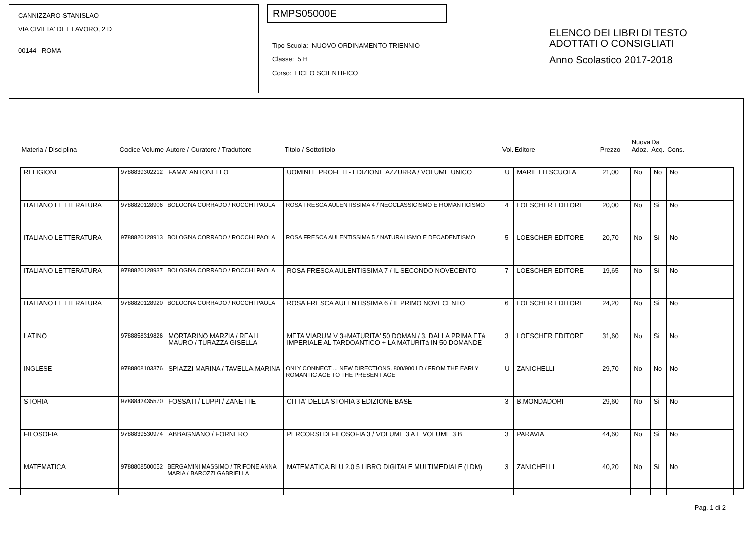CANNIZZARO STANISLAO
VIA CIVILTA' DEL LAVORO, 2 D
00144 ROMA
RMPS05000E
Tipo Scuola: NUOVO ORDINAMENTO TRIENNIO
Classe: 5 H
Corso: LICEO SCIENTIFICO
ELENCO DEI LIBRI DI TESTO
ADOTTATI O CONSIGLIATI
Anno Scolastico 2017-2018
| Materia / Disciplina | Codice Volume | Autore / Curatore / Traduttore | Titolo / Sottotitolo | Vol. | Editore | Prezzo | Nuova Adoz. | Da Acq. | Cons. |
| --- | --- | --- | --- | --- | --- | --- | --- | --- | --- |
| RELIGIONE | 9788839302212 | FAMA' ANTONELLO | UOMINI E PROFETI - EDIZIONE AZZURRA / VOLUME UNICO | U | MARIETTI SCUOLA | 21,00 | No | No | No |
| ITALIANO LETTERATURA | 9788820128906 | BOLOGNA CORRADO / ROCCHI PAOLA | ROSA FRESCA AULENTISSIMA 4 / NEOCLASSICISMO E ROMANTICISMO | 4 | LOESCHER EDITORE | 20,00 | No | Si | No |
| ITALIANO LETTERATURA | 9788820128913 | BOLOGNA CORRADO / ROCCHI PAOLA | ROSA FRESCA AULENTISSIMA 5 / NATURALISMO E DECADENTISMO | 5 | LOESCHER EDITORE | 20,70 | No | Si | No |
| ITALIANO LETTERATURA | 9788820128937 | BOLOGNA CORRADO / ROCCHI PAOLA | ROSA FRESCA AULENTISSIMA 7 / IL SECONDO NOVECENTO | 7 | LOESCHER EDITORE | 19,65 | No | Si | No |
| ITALIANO LETTERATURA | 9788820128920 | BOLOGNA CORRADO / ROCCHI PAOLA | ROSA FRESCA AULENTISSIMA 6 / IL PRIMO NOVECENTO | 6 | LOESCHER EDITORE | 24,20 | No | Si | No |
| LATINO | 9788858319826 | MORTARINO MARZIA / REALI MAURO / TURAZZA GISELLA | META VIARUM V 3+MATURITA' 50 DOMAN / 3. DALLA PRIMA ETà IMPERIALE AL TARDOANTICO + LA MATURITà IN 50 DOMANDE | 3 | LOESCHER EDITORE | 31,60 | No | Si | No |
| INGLESE | 9788808103376 | SPIAZZI MARINA / TAVELLA MARINA | ONLY CONNECT ... NEW DIRECTIONS. 800/900 LD / FROM THE EARLY ROMANTIC AGE TO THE PRESENT AGE | U | ZANICHELLI | 29,70 | No | No | No |
| STORIA | 9788842435570 | FOSSATI / LUPPI / ZANETTE | CITTA' DELLA STORIA 3 EDIZIONE BASE | 3 | B.MONDADORI | 29,60 | No | Si | No |
| FILOSOFIA | 9788839530974 | ABBAGNANO / FORNERO | PERCORSI DI FILOSOFIA 3 / VOLUME 3 A E VOLUME 3 B | 3 | PARAVIA | 44,60 | No | Si | No |
| MATEMATICA | 9788808500052 | BERGAMINI MASSIMO / TRIFONE ANNA MARIA / BAROZZI GABRIELLA | MATEMATICA.BLU 2.0 5 LIBRO DIGITALE MULTIMEDIALE (LDM) | 3 | ZANICHELLI | 40,20 | No | Si | No |
Pag. 1 di 2